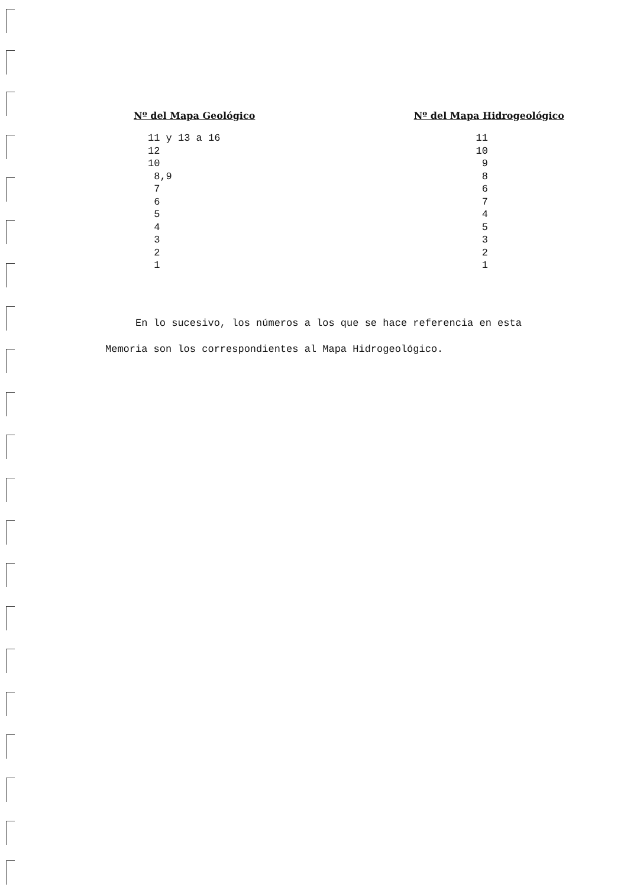| Nº del Mapa Geológico | Nº del Mapa Hidrogeológico |
| --- | --- |
| 11 y 13 a 16 | 11 |
| 12 | 10 |
| 10 | 9 |
| 8,9 | 8 |
| 7 | 6 |
| 6 | 7 |
| 5 | 4 |
| 4 | 5 |
| 3 | 3 |
| 2 | 2 |
| 1 | 1 |
En lo sucesivo, los números a los que se hace referencia en esta
Memoria son los correspondientes al Mapa Hidrogeológico.